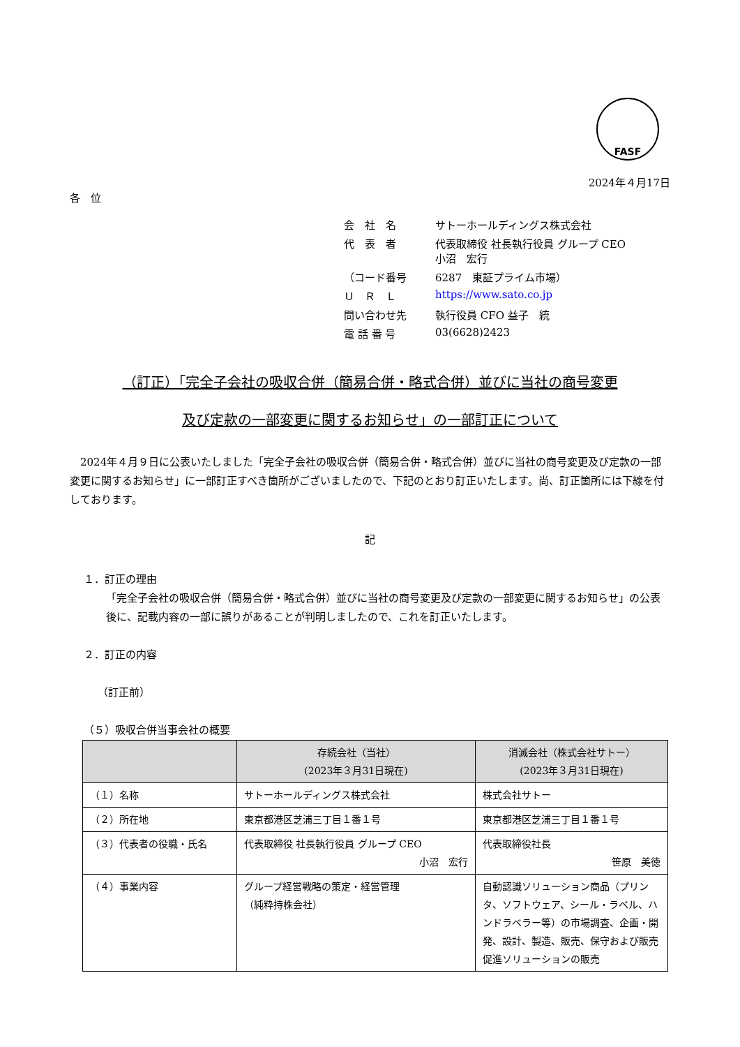FASF
2024年４月17日
各　位
| 会 社 名 | サトーホールディングス株式会社 |
| 代 表 者 | 代表取締役 社長執行役員 グループ CEO 小沼 宏行 |
| （コード番号 | 6287 東証プライム市場） |
| Ｕ Ｒ Ｌ | https://www.sato.co.jp |
| 問い合わせ先 | 執行役員 CFO 益子 統 |
| 電 話 番 号 | 03(6628)2423 |
（訂正）「完全子会社の吸収合併（簡易合併・略式合併）並びに当社の商号変更
及び定款の一部変更に関するお知らせ」の一部訂正について
　2024年４月９日に公表いたしました「完全子会社の吸収合併（簡易合併・略式合併）並びに当社の商号変更及び定款の一部変更に関するお知らせ」に一部訂正すべき箇所がございましたので、下記のとおり訂正いたします。尚、訂正箇所には下線を付しております。
記
１．訂正の理由
「完全子会社の吸収合併（簡易合併・略式合併）並びに当社の商号変更及び定款の一部変更に関するお知らせ」の公表後に、記載内容の一部に誤りがあることが判明しましたので、これを訂正いたします。
２．訂正の内容
（訂正前）
（５）吸収合併当事会社の概要
| | 存続会社（当社） (2023年３月31日現在) | 消滅会社（株式会社サトー） (2023年３月31日現在) |
| --- | --- | --- |
| （１）名称 | サトーホールディングス株式会社 | 株式会社サトー |
| （２）所在地 | 東京都港区芝浦三丁目１番１号 | 東京都港区芝浦三丁目１番１号 |
| （３）代表者の役職・氏名 | 代表取締役 社長執行役員 グループ CEO 小沼 宏行 | 代表取締役社長 笹原 美徳 |
| （４）事業内容 | グループ経営戦略の策定・経営管理 （純粋持株会社） | 自動認識ソリューション商品（プリンタ、ソフトウェア、シール・ラベル、ハンドラベラー等）の市場調査、企画・開発、設計、製造、販売、保守および販売促進ソリューションの販売 |